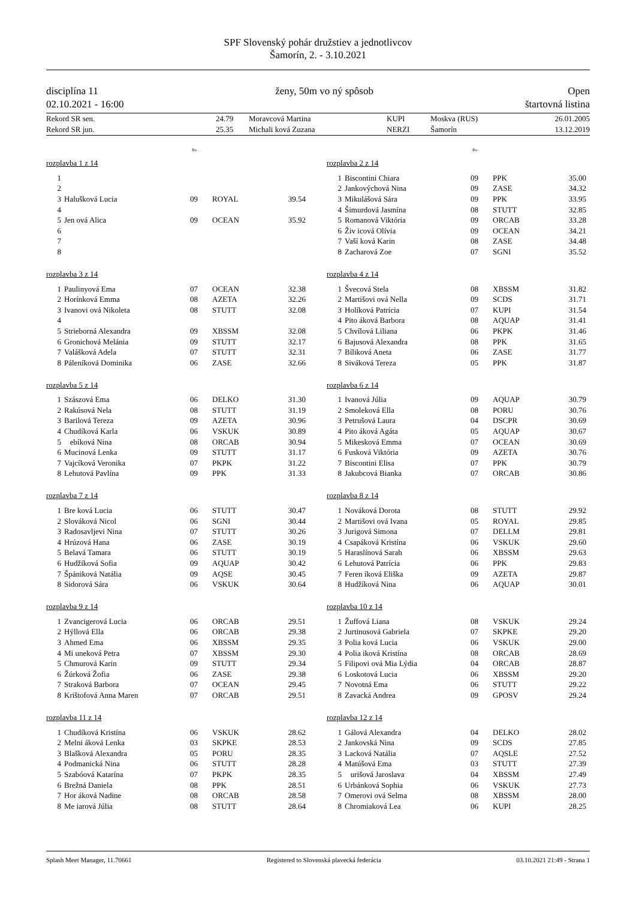SPF Slovenský pohár družstiev a jednotlivcov
Šamorín, 2. - 3.10.2021
disciplína 11
02.10.2021 - 16:00
ženy, 50m vo ný spôsob Open
štartovná listina
| Rekord SR sen. | 24.79 | Moravcová Martina | KUPI | Moskva (RUS) | 26.01.2005 |
| Rekord SR jun. | 25.35 | Michali ková Zuzana | NERZI | Šamorín | 13.12.2019 |
Ro .
rozplavba 1 z 14
| 1 | | | | |
| 2 | | | | |
| 3 | Halušková Lucia | 09 | ROYAL | 39.54 |
| 4 | | | | |
| 5 | Jen ová Alica | 09 | OCEAN | 35.92 |
| 6 | | | | |
| 7 | | | | |
| 8 | | | | |
rozplavba 3 z 14
| 1 | Paulinyová Ema | 07 | OCEAN | 32.38 |
| 2 | Horínková Emma | 08 | AZETA | 32.26 |
| 3 | Ivanovi ová Nikoleta | 08 | STUTT | 32.08 |
| 4 | | | | |
| 5 | Strieborná Alexandra | 09 | XBSSM | 32.08 |
| 6 | Gronichová Melánia | 09 | STUTT | 32.17 |
| 7 | Valášková Adela | 07 | STUTT | 32.31 |
| 8 | Páleníková Dominika | 06 | ZASE | 32.66 |
rozplavba 5 z 14
| 1 | Szászová Ema | 06 | DELKO | 31.30 |
| 2 | Rakúsová Nela | 08 | STUTT | 31.19 |
| 3 | Barilová Tereza | 09 | AZETA | 30.96 |
| 4 | Chudíková Karla | 06 | VSKUK | 30.89 |
| 5 | ebíková Nina | 08 | ORCAB | 30.94 |
| 6 | Mucinová Lenka | 09 | STUTT | 31.17 |
| 7 | Vajcíková Veronika | 07 | PKPK | 31.22 |
| 8 | Lehutová Pavlína | 09 | PPK | 31.33 |
rozplavba 7 z 14
| 1 | Bre ková Lucia | 06 | STUTT | 30.47 |
| 2 | Slováková Nicol | 06 | SGNI | 30.44 |
| 3 | Radosavljevi Nina | 07 | STUTT | 30.26 |
| 4 | Hrúzová Hana | 06 | ZASE | 30.19 |
| 5 | Belavá Tamara | 06 | STUTT | 30.19 |
| 6 | Hudžíková Sofia | 09 | AQUAP | 30.42 |
| 7 | Špániková Natália | 09 | AQSE | 30.45 |
| 8 | Sidorová Sára | 06 | VSKUK | 30.64 |
rozplavba 9 z 14
| 1 | Zvancigerová Lucia | 06 | ORCAB | 29.51 |
| 2 | Hýllová Ella | 06 | ORCAB | 29.38 |
| 3 | Ahmed Ema | 06 | XBSSM | 29.35 |
| 4 | Mi uneková Petra | 07 | XBSSM | 29.30 |
| 5 | Chmurová Karin | 09 | STUTT | 29.34 |
| 6 | Žúrková Žofia | 06 | ZASE | 29.38 |
| 7 | Straková Barbora | 07 | OCEAN | 29.45 |
| 8 | Krištofová Anna Maren | 07 | ORCAB | 29.51 |
rozplavba 11 z 14
| 1 | Chudíková Kristína | 06 | VSKUK | 28.62 |
| 2 | Melni áková Lenka | 03 | SKPKE | 28.53 |
| 3 | Blašková Alexandra | 05 | PORU | 28.35 |
| 4 | Podmanická Nina | 06 | STUTT | 28.28 |
| 5 | Szabóová Katarína | 07 | PKPK | 28.35 |
| 6 | Brežná Daniela | 08 | PPK | 28.51 |
| 7 | Hor áková Nadine | 08 | ORCAB | 28.58 |
| 8 | Me iarová Júlia | 08 | STUTT | 28.64 |
Ro .
rozplavba 2 z 14
| 1 | Biscontini Chiara | 09 | PPK | 35.00 |
| 2 | Jankovýchová Nina | 09 | ZASE | 34.32 |
| 3 | Mikulášová Sára | 09 | PPK | 33.95 |
| 4 | Šimurdová Jasmína | 08 | STUTT | 32.85 |
| 5 | Romanová Viktória | 09 | ORCAB | 33.28 |
| 6 | Živ icová Olívia | 09 | OCEAN | 34.21 |
| 7 | Vaší ková Karin | 08 | ZASE | 34.48 |
| 8 | Zacharová Zoe | 07 | SGNI | 35.52 |
rozplavba 4 z 14
| 1 | Švecová Stela | 08 | XBSSM | 31.82 |
| 2 | Martišovi ová Nella | 09 | SCDS | 31.71 |
| 3 | Holíková Patrícia | 07 | KUPI | 31.54 |
| 4 | Pito áková Barbora | 08 | AQUAP | 31.41 |
| 5 | Chvílová Liliana | 06 | PKPK | 31.46 |
| 6 | Bajusová Alexandra | 08 | PPK | 31.65 |
| 7 | Bíliková Aneta | 06 | ZASE | 31.77 |
| 8 | Siváková Tereza | 05 | PPK | 31.87 |
rozplavba 6 z 14
| 1 | Ivanová Júlia | 09 | AQUAP | 30.79 |
| 2 | Smoleková Ella | 08 | PORU | 30.76 |
| 3 | Petrušová Laura | 04 | DSCPR | 30.69 |
| 4 | Pito áková Agáta | 05 | AQUAP | 30.67 |
| 5 | Mikesková Emma | 07 | OCEAN | 30.69 |
| 6 | Fusková Viktória | 09 | AZETA | 30.76 |
| 7 | Biscontini Elisa | 07 | PPK | 30.79 |
| 8 | Jakubcová Bianka | 07 | ORCAB | 30.86 |
rozplavba 8 z 14
| 1 | Nováková Dorota | 08 | STUTT | 29.92 |
| 2 | Martišovi ová Ivana | 05 | ROYAL | 29.85 |
| 3 | Jurigová Simona | 07 | DELLM | 29.81 |
| 4 | Csapáková Kristína | 06 | VSKUK | 29.60 |
| 5 | Haraslínová Sarah | 06 | XBSSM | 29.63 |
| 6 | Lehutová Patrícia | 06 | PPK | 29.83 |
| 7 | Feren íková Eliška | 09 | AZETA | 29.87 |
| 8 | Hudžíková Nina | 06 | AQUAP | 30.01 |
rozplavba 10 z 14
| 1 | Žuffová Liana | 08 | VSKUK | 29.24 |
| 2 | Jurtinusová Gabriela | 07 | SKPKE | 29.20 |
| 3 | Polia ková Lucia | 06 | VSKUK | 29.00 |
| 4 | Polia iková Kristína | 08 | ORCAB | 28.69 |
| 5 | Filipovi ová Mia Lýdia | 04 | ORCAB | 28.87 |
| 6 | Loskotová Lucia | 06 | XBSSM | 29.20 |
| 7 | Novotná Ema | 06 | STUTT | 29.22 |
| 8 | Zavacká Andrea | 09 | GPOSV | 29.24 |
rozplavba 12 z 14
| 1 | Gálová Alexandra | 04 | DELKO | 28.02 |
| 2 | Jankovská Nina | 09 | SCDS | 27.85 |
| 3 | Lacková Natália | 07 | AQSLE | 27.52 |
| 4 | Matúšová Ema | 03 | STUTT | 27.39 |
| 5 | urišová Jaroslava | 04 | XBSSM | 27.49 |
| 6 | Urbánková Sophia | 06 | VSKUK | 27.73 |
| 7 | Omerovi ová Selma | 08 | XBSSM | 28.00 |
| 8 | Chromiaková Lea | 06 | KUPI | 28.25 |
Splash Meet Manager, 11.70661 Registered to Slovenská plavecká federácia 03.10.2021 21:49 - Strana 1